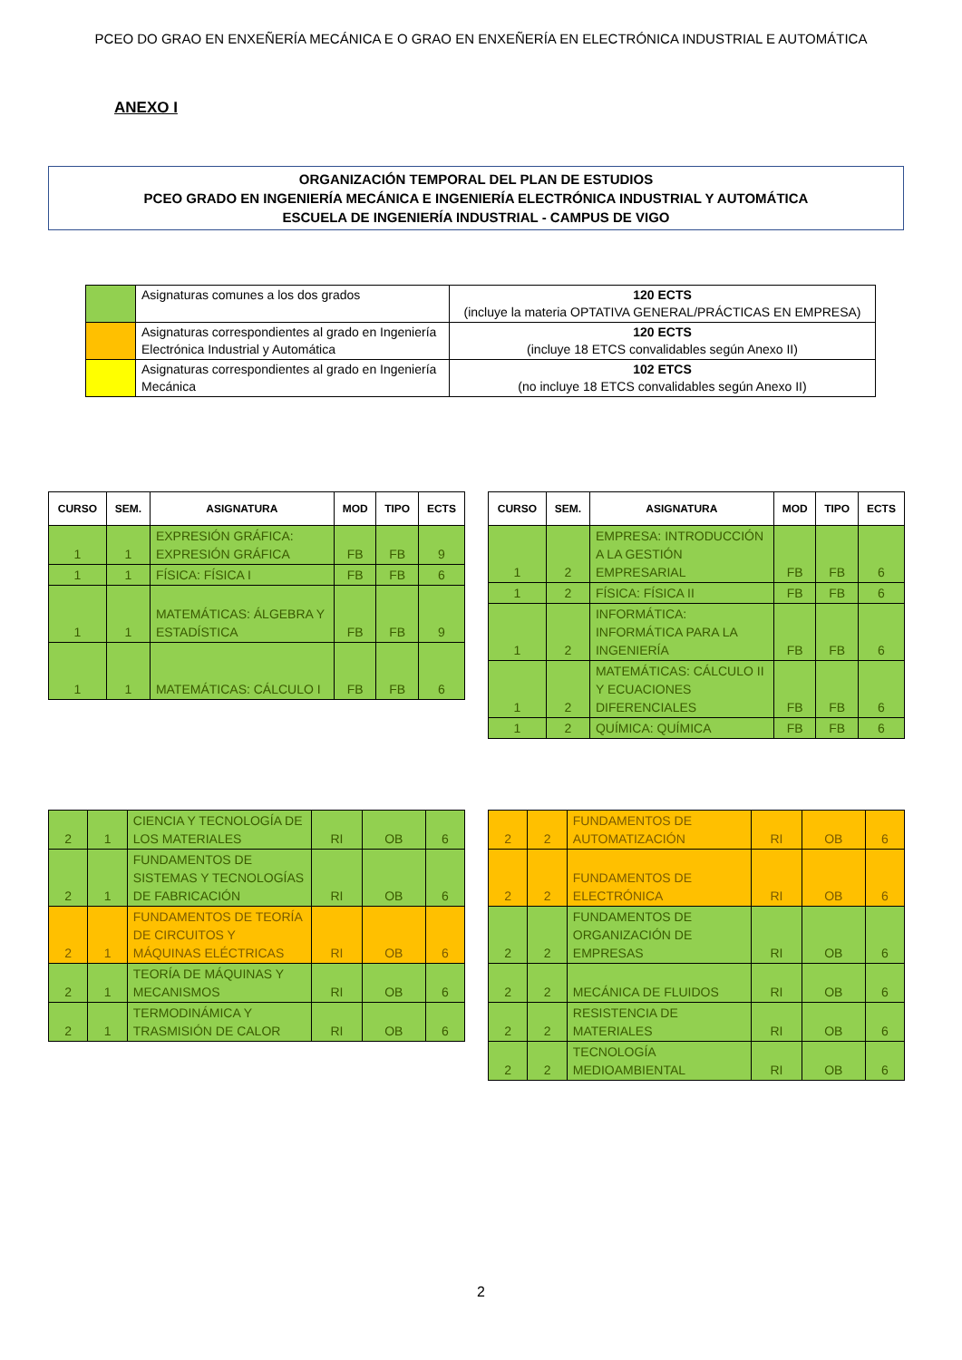PCEO DO GRAO EN ENXEÑERÍA MECÁNICA E O GRAO EN ENXEÑERÍA EN ELECTRÓNICA INDUSTRIAL E AUTOMÁTICA
ANEXO I
ORGANIZACIÓN TEMPORAL DEL PLAN DE ESTUDIOS
PCEO GRADO EN INGENIERÍA MECÁNICA E INGENIERÍA ELECTRÓNICA INDUSTRIAL Y AUTOMÁTICA
ESCUELA DE INGENIERÍA INDUSTRIAL - CAMPUS DE VIGO
| | Asignaturas comunes a los dos grados | 120 ECTS (incluye la materia OPTATIVA GENERAL/PRÁCTICAS EN EMPRESA) |
| | Asignaturas correspondientes al grado en Ingeniería Electrónica Industrial y Automática | 120 ECTS (incluye 18 ETCS convalidables según Anexo II) |
| | Asignaturas correspondientes al grado en Ingeniería Mecánica | 102 ETCS (no incluye 18 ETCS convalidables según Anexo II) |
| CURSO | SEM. | ASIGNATURA | MOD | TIPO | ECTS |
| --- | --- | --- | --- | --- | --- |
| 1 | 1 | EXPRESIÓN GRÁFICA: EXPRESIÓN GRÁFICA | FB | FB | 9 |
| 1 | 1 | FÍSICA: FÍSICA I | FB | FB | 6 |
| 1 | 1 | MATEMÁTICAS: ÁLGEBRA Y ESTADÍSTICA | FB | FB | 9 |
| 1 | 1 | MATEMÁTICAS: CÁLCULO I | FB | FB | 6 |
| CURSO | SEM. | ASIGNATURA | MOD | TIPO | ECTS |
| --- | --- | --- | --- | --- | --- |
| 1 | 2 | EMPRESA: INTRODUCCIÓN A LA GESTIÓN EMPRESARIAL | FB | FB | 6 |
| 1 | 2 | FÍSICA: FÍSICA II | FB | FB | 6 |
| 1 | 2 | INFORMÁTICA: INFORMÁTICA PARA LA INGENIERÍA | FB | FB | 6 |
| 1 | 2 | MATEMÁTICAS: CÁLCULO II Y ECUACIONES DIFERENCIALES | FB | FB | 6 |
| 1 | 2 | QUÍMICA: QUÍMICA | FB | FB | 6 |
| 2 | 1 | CIENCIA Y TECNOLOGÍA DE LOS MATERIALES | RI | OB | 6 |
| 2 | 1 | FUNDAMENTOS DE SISTEMAS Y TECNOLOGÍAS DE FABRICACIÓN | RI | OB | 6 |
| 2 | 1 | FUNDAMENTOS DE TEORÍA DE CIRCUITOS Y MÁQUINAS ELÉCTRICAS | RI | OB | 6 |
| 2 | 1 | TEORÍA DE MÁQUINAS Y MECANISMOS | RI | OB | 6 |
| 2 | 1 | TERMODINÁMICA Y TRASMISIÓN DE CALOR | RI | OB | 6 |
| 2 | 2 | FUNDAMENTOS DE AUTOMATIZACIÓN | RI | OB | 6 |
| 2 | 2 | FUNDAMENTOS DE ELECTRÓNICA | RI | OB | 6 |
| 2 | 2 | FUNDAMENTOS DE ORGANIZACIÓN DE EMPRESAS | RI | OB | 6 |
| 2 | 2 | MECÁNICA DE FLUIDOS | RI | OB | 6 |
| 2 | 2 | RESISTENCIA DE MATERIALES | RI | OB | 6 |
| 2 | 2 | TECNOLOGÍA MEDIOAMBIENTAL | RI | OB | 6 |
2